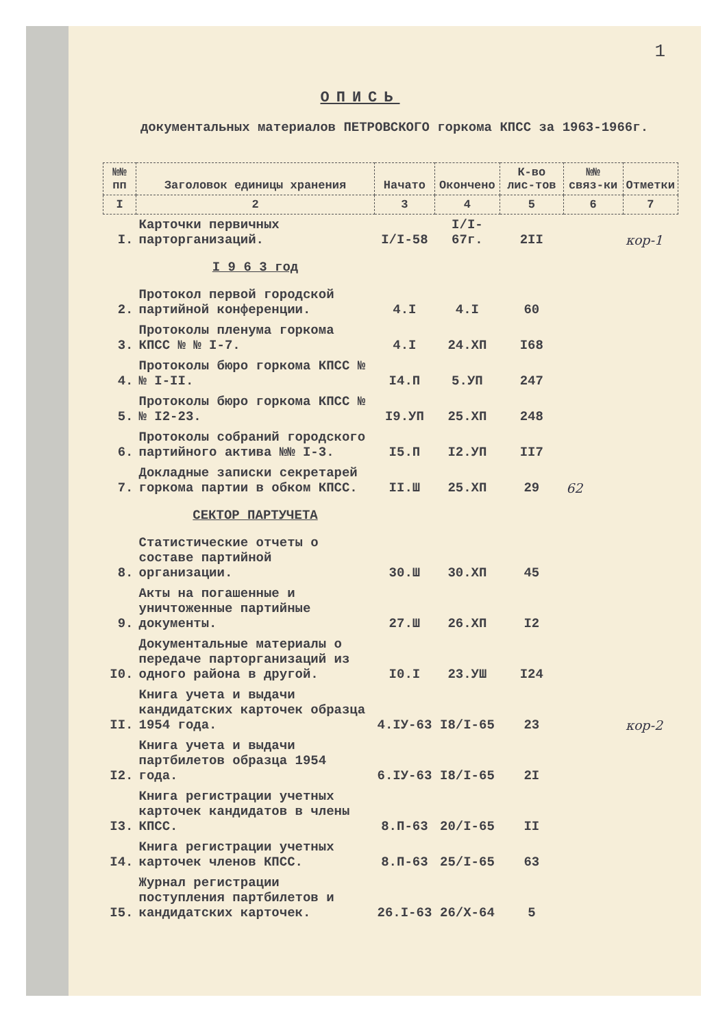1
ОПИСЬ
документальных материалов ПЕТРОВСКОГО горкома КПСС за 1963-1966г.
| №№ пп | Заголовок единицы хранения | Начато | Окончено | К-во лис-тов | №№ связ-ки | Отметки |
| --- | --- | --- | --- | --- | --- | --- |
| I | 2 | 3 | 4 | 5 | 6 | 7 |
| I. | Карточки первичных парторганизаций. | I/I-58 | I/I-67г. | 2II | | кор-1 |
| | I 9 6 3 год | | | | | |
| 2. | Протокол первой городской партийной конференции. | 4.I | 4.I | 60 | | |
| 3. | Протоколы пленума горкома КПСС № № I-7. | 4.I | 24.XП | I68 | | |
| 4. | Протоколы бюро горкома КПСС № № I-II. | I4.П | 5.УП | 247 | | |
| 5. | Протоколы бюро горкома КПСС № № I2-23. | I9.УП | 25.XП | 248 | | |
| 6. | Протоколы собраний городского партийного актива №№ I-3. | I5.П | I2.УП | II7 | | |
| 7. | Докладные записки секретарей горкома партии в обком КПСС. | II.Ш | 25.XП | 29 | 62 | |
| | СЕКТОР ПАРТУЧЕТА | | | | | |
| 8. | Статистические отчеты о составе партийной организации. | 30.Ш | 30.XП | 45 | | |
| 9. | Акты на погашенные и уничтоженные партийные документы. | 27.Ш | 26.XП | I2 | | |
| I0. | Документальные материалы о передаче парторганизаций из одного района в другой. | I0.I | 23.УШ | I24 | | |
| II. | Книга учета и выдачи кандидатских карточек образца 1954 года. | 4.IУ-63 | I8/I-65 | 23 | | кор-2 |
| I2. | Книга учета и выдачи партбилетов образца 1954 года. | 6.IУ-63 | I8/I-65 | 2I | | |
| I3. | Книга регистрации учетных карточек кандидатов в члены КПСС. | 8.П-63 | 20/I-65 | II | | |
| I4. | Книга регистрации учетных карточек членов КПСС. | 8.П-63 | 25/I-65 | 63 | | |
| I5. | Журнал регистрации поступления партбилетов и кандидатских карточек. | 26.I-63 | 26/X-64 | 5 | | |